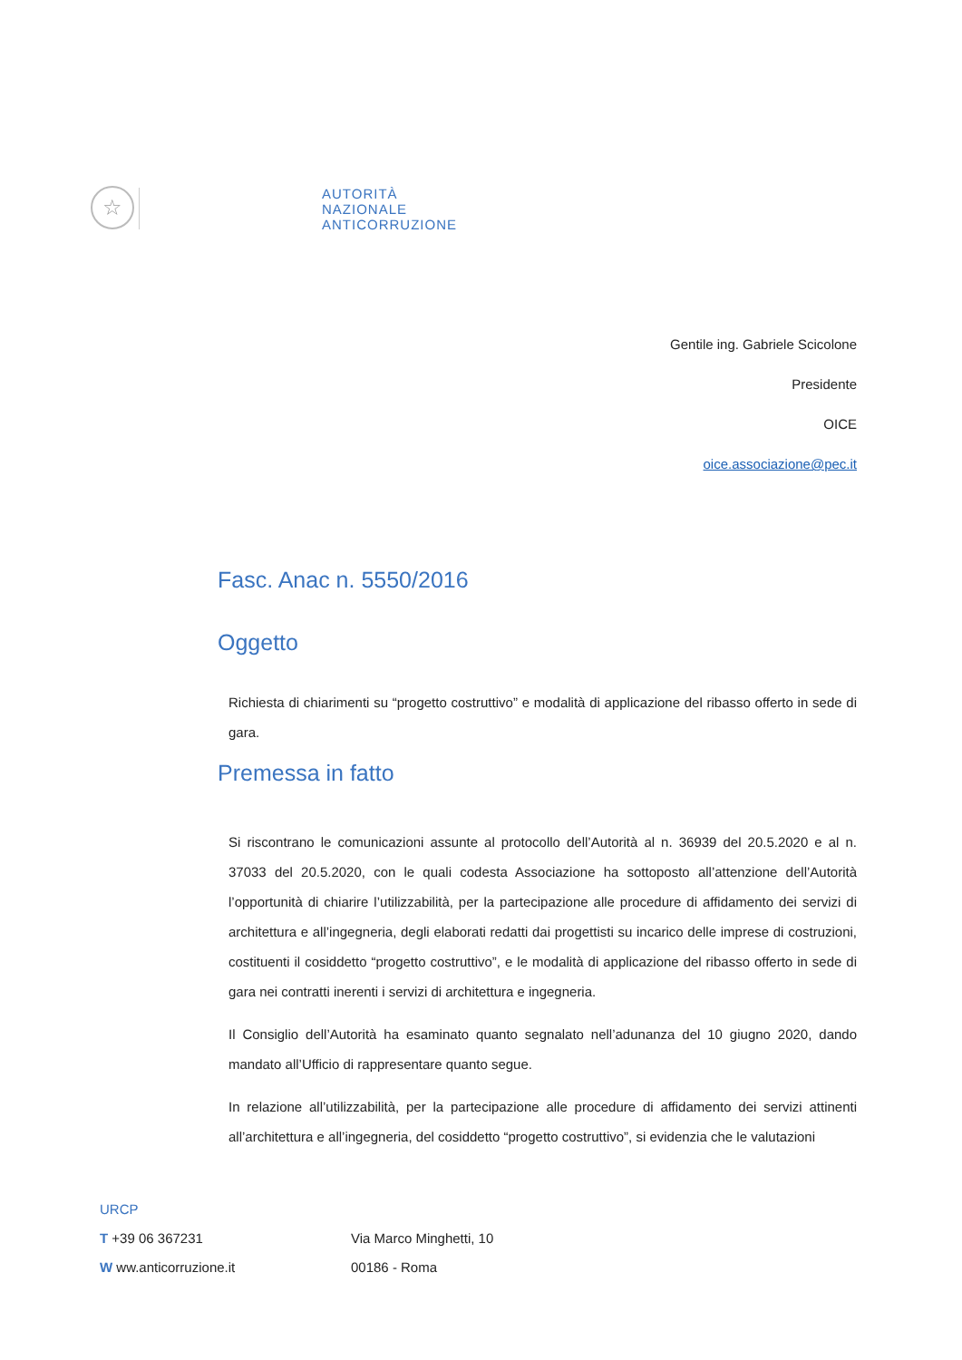☆
AUTORITÀ
NAZIONALE
ANTICORRUZIONE
Gentile ing. Gabriele Scicolone
Presidente
OICE
oice.associazione@pec.it
Fasc. Anac n. 5550/2016
Oggetto
Richiesta di chiarimenti su “progetto costruttivo” e modalità di applicazione del ribasso offerto in sede di gara.
Premessa in fatto
Si riscontrano le comunicazioni assunte al protocollo dell’Autorità al n. 36939 del 20.5.2020 e al n. 37033 del 20.5.2020, con le quali codesta Associazione ha sottoposto all’attenzione dell’Autorità l’opportunità di chiarire l’utilizzabilità, per la partecipazione alle procedure di affidamento dei servizi di architettura e all’ingegneria, degli elaborati redatti dai progettisti su incarico delle imprese di costruzioni, costituenti il cosiddetto “progetto costruttivo”, e le modalità di applicazione del ribasso offerto in sede di gara nei contratti inerenti i servizi di architettura e ingegneria.
Il Consiglio dell’Autorità ha esaminato quanto segnalato nell’adunanza del 10 giugno 2020, dando mandato all’Ufficio di rappresentare quanto segue.
In relazione all’utilizzabilità, per la partecipazione alle procedure di affidamento dei servizi attinenti all’architettura e all’ingegneria, del cosiddetto “progetto costruttivo”, si evidenzia che le valutazioni
URCP
T +39 06 367231 Via Marco Minghetti, 10
W ww.anticorruzione.it 00186 - Roma